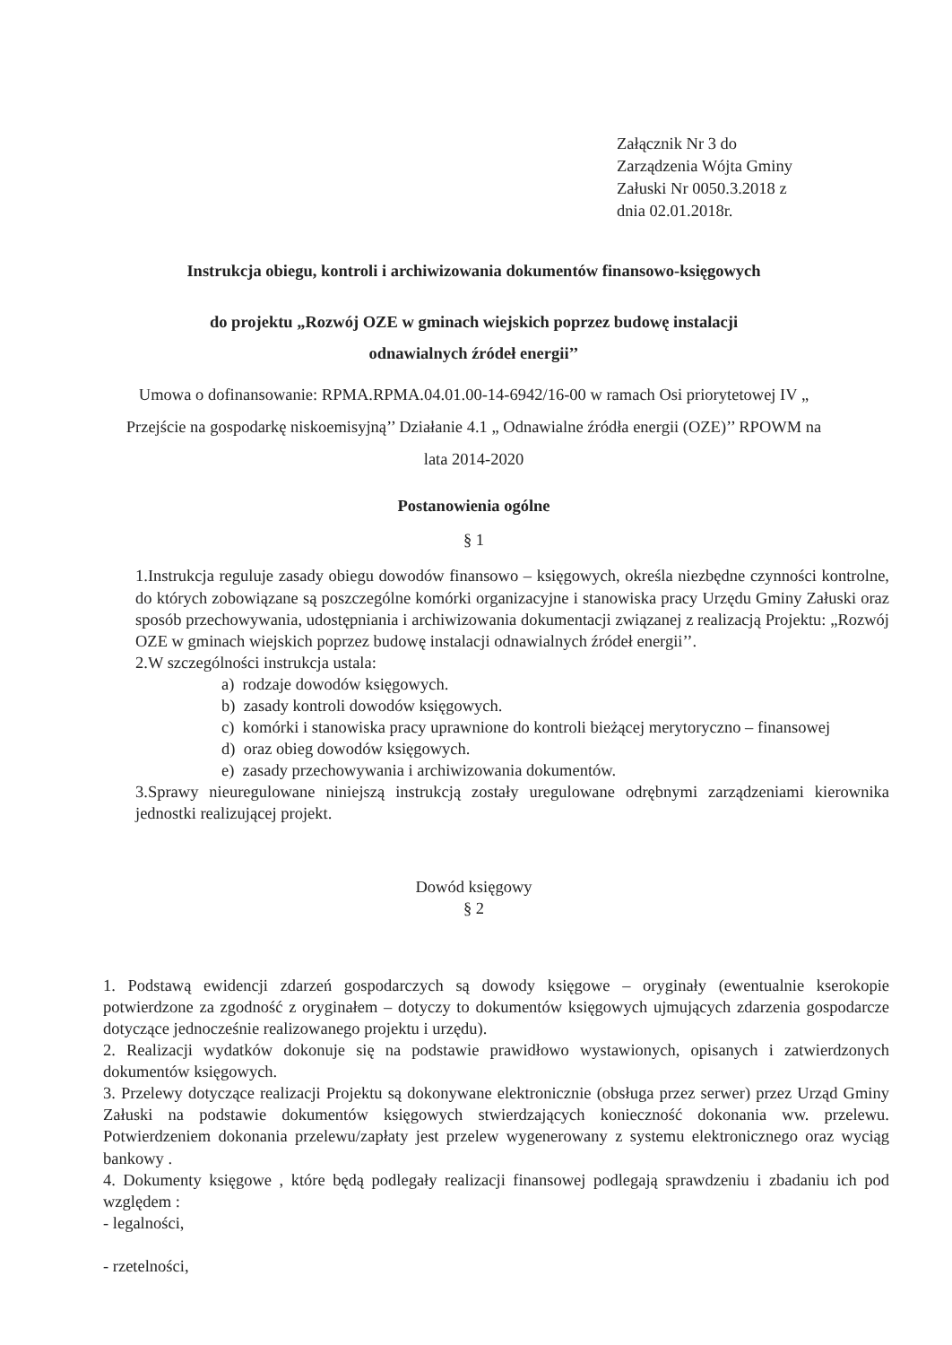Załącznik Nr 3 do
Zarządzenia Wójta Gminy
Załuski Nr 0050.3.2018 z
dnia 02.01.2018r.
Instrukcja obiegu, kontroli i archiwizowania dokumentów finansowo-księgowych
do projektu „Rozwój OZE w gminach wiejskich poprzez budowę instalacji
odnawialnych źródeł energii’’
Umowa o dofinansowanie: RPMA.RPMA.04.01.00-14-6942/16-00 w ramach Osi priorytetowej IV „ Przejście na gospodarkę niskoemisyjną’’ Działanie 4.1 „ Odnawialne źródła energii (OZE)’’ RPOWM na lata 2014-2020
Postanowienia ogólne
§ 1
1.Instrukcja reguluje zasady obiegu dowodów finansowo – księgowych, określa niezbędne czynności kontrolne, do których zobowiązane są poszczególne komórki organizacyjne i stanowiska pracy Urzędu Gminy Załuski oraz sposób przechowywania, udostępniania i archiwizowania dokumentacji związanej z realizacją Projektu: „Rozwój OZE w gminach wiejskich poprzez budowę instalacji odnawialnych źródeł energii’’.
2.W szczególności instrukcja ustala:
a) rodzaje dowodów księgowych.
b) zasady kontroli dowodów księgowych.
c) komórki i stanowiska pracy uprawnione do kontroli bieżącej merytoryczno – finansowej
d) oraz obieg dowodów księgowych.
e) zasady przechowywania i archiwizowania dokumentów.
3.Sprawy nieuregulowane niniejszą instrukcją zostały uregulowane odrębnymi zarządzeniami kierownika jednostki realizującej projekt.
Dowód księgowy
§ 2
1. Podstawą ewidencji zdarzeń gospodarczych są dowody księgowe – oryginały (ewentualnie kserokopie potwierdzone za zgodność z oryginałem – dotyczy to dokumentów księgowych ujmujących zdarzenia gospodarcze dotyczące jednocześnie realizowanego projektu i urzędu).
2. Realizacji wydatków dokonuje się na podstawie prawidłowo wystawionych, opisanych i zatwierdzonych dokumentów księgowych.
3. Przelewy dotyczące realizacji Projektu są dokonywane elektronicznie (obsługa przez serwer) przez Urząd Gminy Załuski na podstawie dokumentów księgowych stwierdzających konieczność dokonania ww. przelewu. Potwierdzeniem dokonania przelewu/zapłaty jest przelew wygenerowany z systemu elektronicznego oraz wyciąg bankowy .
4. Dokumenty księgowe , które będą podlegały realizacji finansowej podlegają sprawdzeniu i zbadaniu ich pod względem :
- legalności,
- rzetelności,